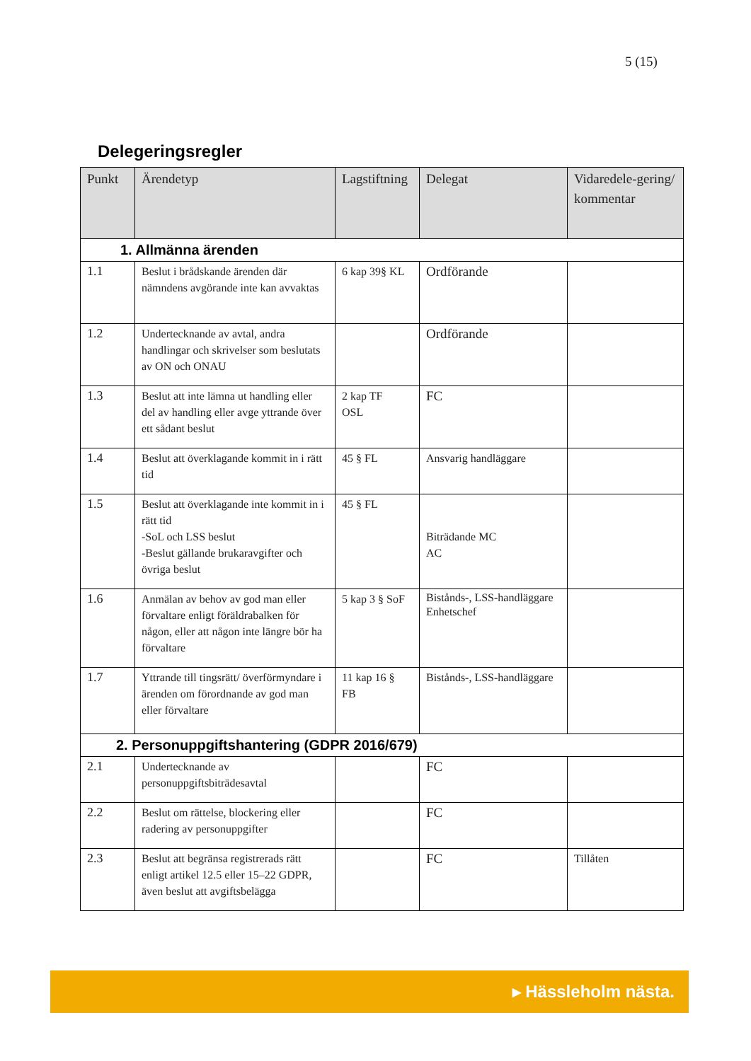5 (15)
Delegeringsregler
| Punkt | Ärendetyp | Lagstiftning | Delegat | Vidaredele-gering/ kommentar |
| --- | --- | --- | --- | --- |
| 1. Allmänna ärenden | | | | |
| 1.1 | Beslut i brådskande ärenden där nämndens avgörande inte kan avvaktas | 6 kap 39§ KL | Ordförande | |
| 1.2 | Undertecknande av avtal, andra handlingar och skrivelser som beslutats av ON och ONAU | | Ordförande | |
| 1.3 | Beslut att inte lämna ut handling eller del av handling eller avge yttrande över ett sådant beslut | 2 kap TF OSL | FC | |
| 1.4 | Beslut att överklagande kommit in i rätt tid | 45 § FL | Ansvarig handläggare | |
| 1.5 | Beslut att överklagande inte kommit in i rätt tid -SoL och LSS beslut -Beslut gällande brukaravgifter och övriga beslut | 45 § FL | Biträdande MC AC | |
| 1.6 | Anmälan av behov av god man eller förvaltare enligt föräldrabalken för någon, eller att någon inte längre bör ha förvaltare | 5 kap 3 § SoF | Bistånds-, LSS-handläggare Enhetschef | |
| 1.7 | Yttrande till tingsrätt/ överförmyndare i ärenden om förordnande av god man eller förvaltare | 11 kap 16 § FB | Bistånds-, LSS-handläggare | |
| 2. Personuppgiftshantering (GDPR 2016/679) | | | | |
| 2.1 | Undertecknande av personuppgiftsbiträdesavtal | | FC | |
| 2.2 | Beslut om rättelse, blockering eller radering av personuppgifter | | FC | |
| 2.3 | Beslut att begränsa registrerads rätt enligt artikel 12.5 eller 15–22 GDPR, även beslut att avgiftsbelägga | | FC | Tillåten |
▸ Hässleholm nästa.